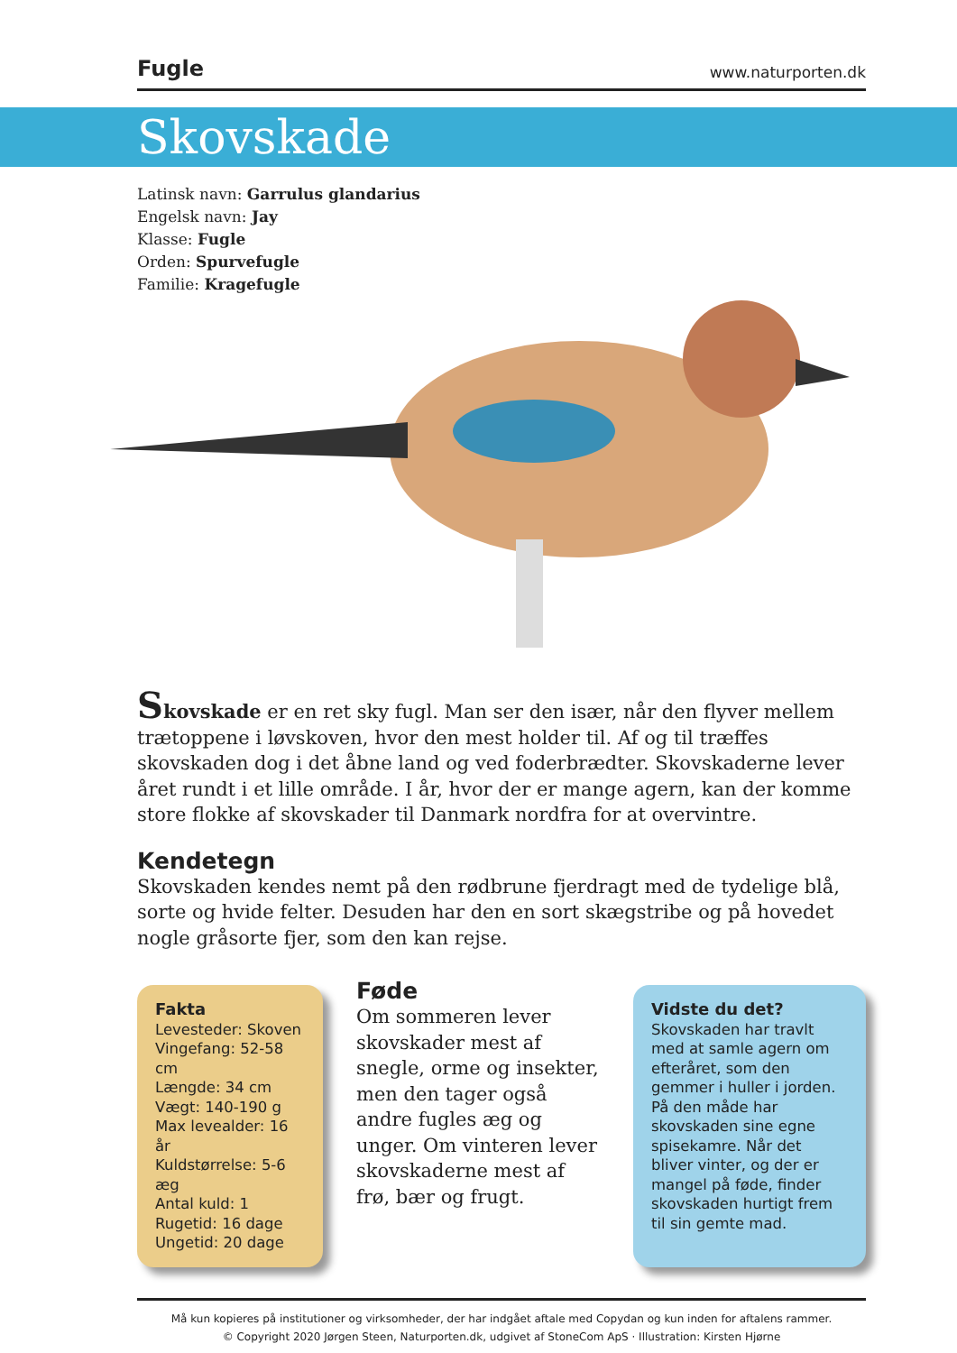Fugle www.naturporten.dk
Skovskade
Latinsk navn: Garrulus glandarius
Engelsk navn: Jay
Klasse: Fugle
Orden: Spurvefugle
Familie: Kragefugle
Skovskade er en ret sky fugl. Man ser den især, når den flyver mellem trætoppene i løvskoven, hvor den mest holder til. Af og til træffes skovskaden dog i det åbne land og ved foderbrædter. Skovskaderne lever året rundt i et lille område. I år, hvor der er mange agern, kan der komme store flokke af skovskader til Danmark nordfra for at overvintre.
Kendetegn
Skovskaden kendes nemt på den rødbrune fjerdragt med de tydelige blå, sorte og hvide felter. Desuden har den en sort skægstribe og på hovedet nogle gråsorte fjer, som den kan rejse.
Fakta
Levesteder: Skoven
Vingefang: 52-58 cm
Længde: 34 cm
Vægt: 140-190 g
Max levealder: 16 år
Kuldstørrelse: 5-6 æg
Antal kuld: 1
Rugetid: 16 dage
Ungetid: 20 dage
Føde
Om sommeren lever skovskader mest af snegle, orme og insekter, men den tager også andre fugles æg og unger. Om vinteren lever skovskaderne mest af frø, bær og frugt.
Vidste du det?
Skovskaden har travlt med at samle agern om efteråret, som den gemmer i huller i jorden. På den måde har skovskaden sine egne spisekamre. Når det bliver vinter, og der er mangel på føde, finder skovskaden hurtigt frem til sin gemte mad.
Må kun kopieres på institutioner og virksomheder, der har indgået aftale med Copydan og kun inden for aftalens rammer.
© Copyright 2020 Jørgen Steen, Naturporten.dk, udgivet af StoneCom ApS · Illustration: Kirsten Hjørne